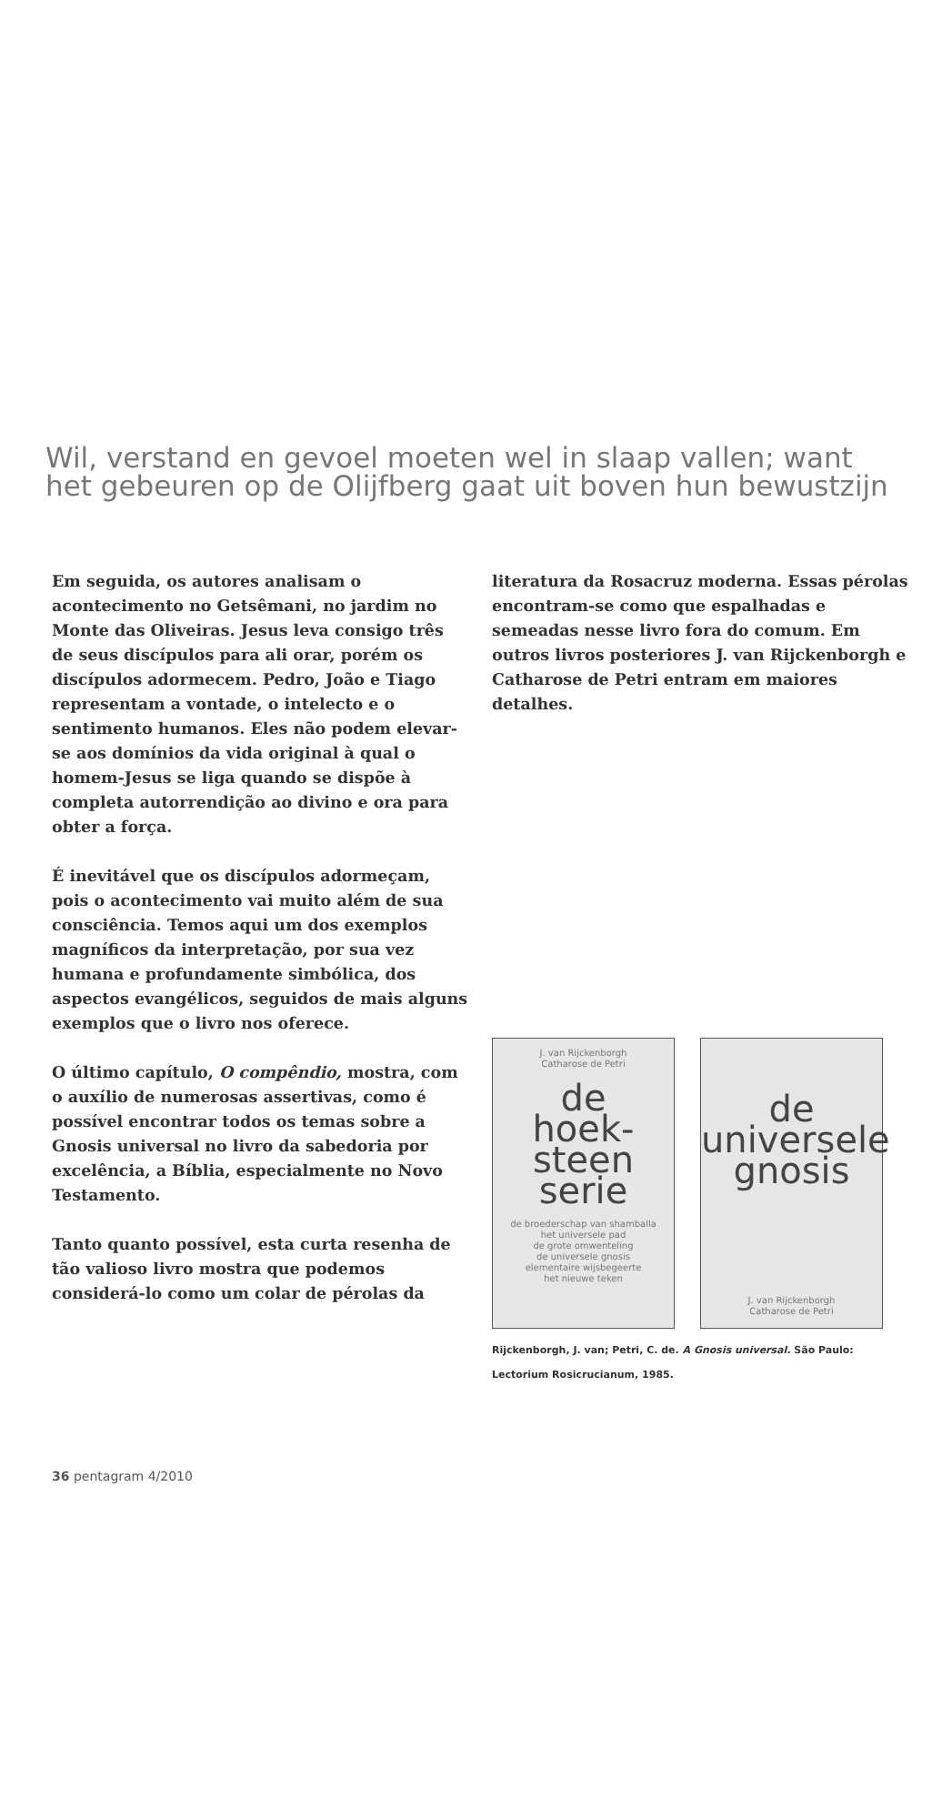Wil, verstand en gevoel moeten wel in slaap vallen; want het gebeuren op de Olijfberg gaat uit boven hun bewustzijn
Em seguida, os autores analisam o acontecimento no Getsêmani, no jardim no Monte das Oliveiras. Jesus leva consigo três de seus discípulos para ali orar, porém os discípulos adormecem. Pedro, João e Tiago representam a vontade, o intelecto e o sentimento humanos. Eles não podem elevar-se aos domínios da vida original à qual o homem-Jesus se liga quando se dispõe à completa autorrendição ao divino e ora para obter a força.
É inevitável que os discípulos adormeçam, pois o acontecimento vai muito além de sua consciência. Temos aqui um dos exemplos magníficos da interpretação, por sua vez humana e profundamente simbólica, dos aspectos evangélicos, seguidos de mais alguns exemplos que o livro nos oferece.
O último capítulo, O compêndio, mostra, com o auxílio de numerosas assertivas, como é possível encontrar todos os temas sobre a Gnosis universal no livro da sabedoria por excelência, a Bíblia, especialmente no Novo Testamento.
Tanto quanto possível, esta curta resenha de tão valioso livro mostra que podemos considerá-lo como um colar de pérolas da
literatura da Rosacruz moderna. Essas pérolas encontram-se como que espalhadas e semeadas nesse livro fora do comum. Em outros livros posteriores J. van Rijckenborgh e Catharose de Petri entram em maiores detalhes.
J. van Rijckenborgh
Catharose de Petri
de
hoek-
steen
serie
de broederschap van shamballa
het universele pad
de grote omwenteling
de universele gnosis
elementaire wijsbegeerte
het nieuwe teken
de
universele
gnosis
J. van Rijckenborgh
Catharose de Petri
Rijckenborgh, J. van; Petri, C. de. A Gnosis universal. São Paulo: Lectorium Rosicrucianum, 1985.
36 pentagram 4/2010